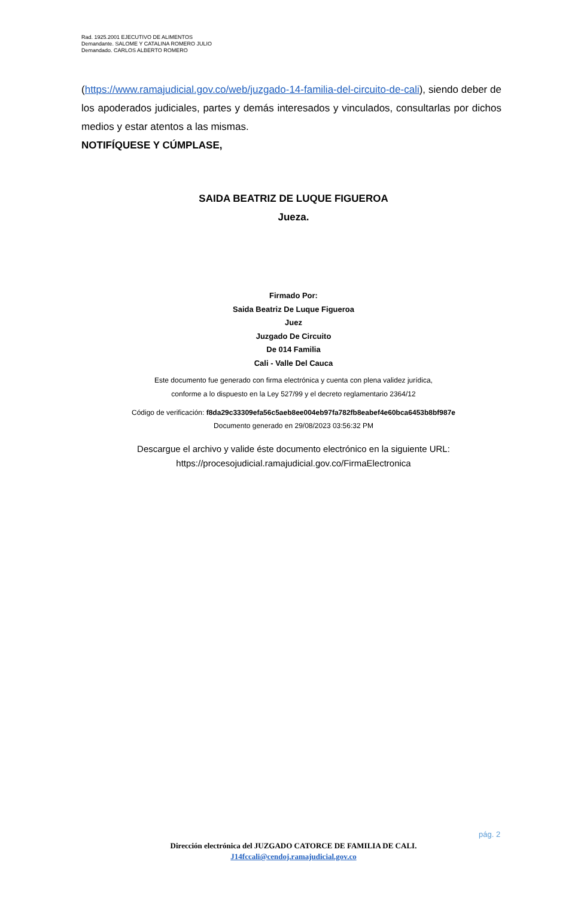Rad. 1925.2001 EJECUTIVO DE ALIMENTOS
Demandante. SALOME Y CATALINA ROMERO JULIO
Demandado. CARLOS ALBERTO ROMERO
(https://www.ramajudicial.gov.co/web/juzgado-14-familia-del-circuito-de-cali), siendo deber de los apoderados judiciales, partes y demás interesados y vinculados, consultarlas por dichos medios y estar atentos a las mismas.
NOTIFÍQUESE Y CÚMPLASE,
SAIDA BEATRIZ DE LUQUE FIGUEROA
Jueza.
Firmado Por:
Saida Beatriz De Luque Figueroa
Juez
Juzgado De Circuito
De 014 Familia
Cali - Valle Del Cauca
Este documento fue generado con firma electrónica y cuenta con plena validez jurídica,
conforme a lo dispuesto en la Ley 527/99 y el decreto reglamentario 2364/12
Código de verificación: f8da29c33309efa56c5aeb8ee004eb97fa782fb8eabef4e60bca6453b8bf987e
Documento generado en 29/08/2023 03:56:32 PM
Descargue el archivo y valide éste documento electrónico en la siguiente URL:
https://procesojudicial.ramajudicial.gov.co/FirmaElectronica
pág. 2
Dirección electrónica del JUZGADO CATORCE DE FAMILIA DE CALI.
J14fccali@cendoj.ramajudicial.gov.co